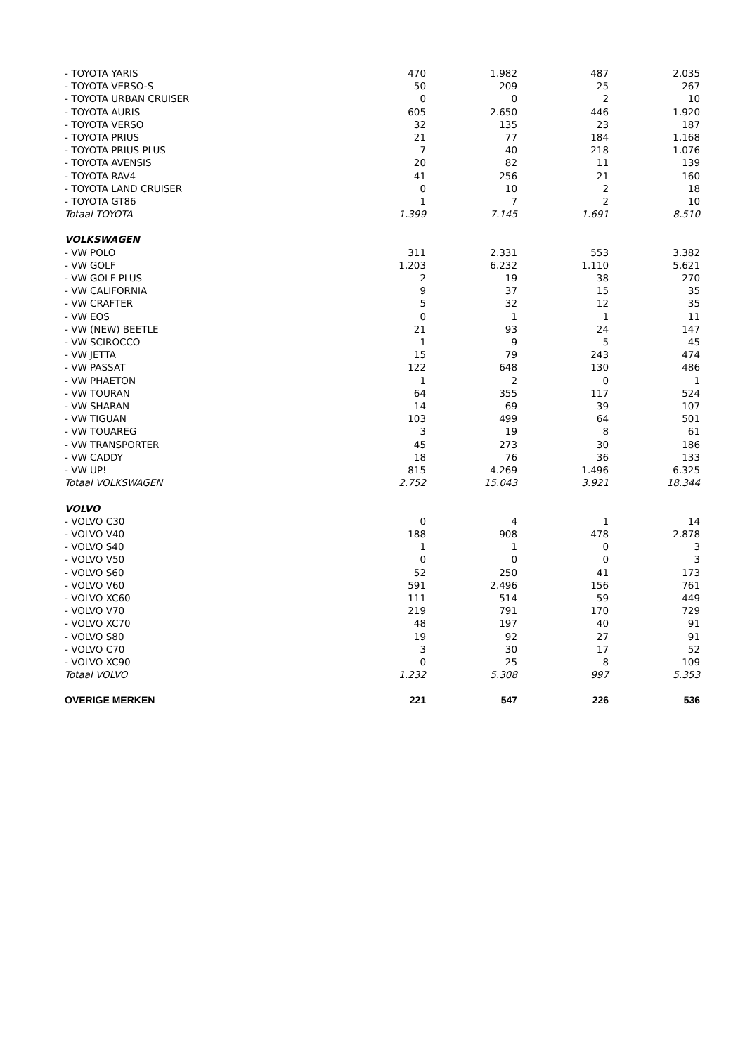| - TOYOTA YARIS | 470 | 1.982 | 487 | 2.035 |
| - TOYOTA VERSO-S | 50 | 209 | 25 | 267 |
| - TOYOTA URBAN CRUISER | 0 | 0 | 2 | 10 |
| - TOYOTA AURIS | 605 | 2.650 | 446 | 1.920 |
| - TOYOTA VERSO | 32 | 135 | 23 | 187 |
| - TOYOTA PRIUS | 21 | 77 | 184 | 1.168 |
| - TOYOTA PRIUS PLUS | 7 | 40 | 218 | 1.076 |
| - TOYOTA AVENSIS | 20 | 82 | 11 | 139 |
| - TOYOTA RAV4 | 41 | 256 | 21 | 160 |
| - TOYOTA LAND CRUISER | 0 | 10 | 2 | 18 |
| - TOYOTA GT86 | 1 | 7 | 2 | 10 |
| Totaal TOYOTA | 1.399 | 7.145 | 1.691 | 8.510 |
| VOLKSWAGEN | | | | |
| - VW POLO | 311 | 2.331 | 553 | 3.382 |
| - VW GOLF | 1.203 | 6.232 | 1.110 | 5.621 |
| - VW GOLF PLUS | 2 | 19 | 38 | 270 |
| - VW CALIFORNIA | 9 | 37 | 15 | 35 |
| - VW CRAFTER | 5 | 32 | 12 | 35 |
| - VW EOS | 0 | 1 | 1 | 11 |
| - VW (NEW) BEETLE | 21 | 93 | 24 | 147 |
| - VW SCIROCCO | 1 | 9 | 5 | 45 |
| - VW JETTA | 15 | 79 | 243 | 474 |
| - VW PASSAT | 122 | 648 | 130 | 486 |
| - VW PHAETON | 1 | 2 | 0 | 1 |
| - VW TOURAN | 64 | 355 | 117 | 524 |
| - VW SHARAN | 14 | 69 | 39 | 107 |
| - VW TIGUAN | 103 | 499 | 64 | 501 |
| - VW TOUAREG | 3 | 19 | 8 | 61 |
| - VW TRANSPORTER | 45 | 273 | 30 | 186 |
| - VW CADDY | 18 | 76 | 36 | 133 |
| - VW UP! | 815 | 4.269 | 1.496 | 6.325 |
| Totaal VOLKSWAGEN | 2.752 | 15.043 | 3.921 | 18.344 |
| VOLVO | | | | |
| - VOLVO C30 | 0 | 4 | 1 | 14 |
| - VOLVO V40 | 188 | 908 | 478 | 2.878 |
| - VOLVO S40 | 1 | 1 | 0 | 3 |
| - VOLVO V50 | 0 | 0 | 0 | 3 |
| - VOLVO S60 | 52 | 250 | 41 | 173 |
| - VOLVO V60 | 591 | 2.496 | 156 | 761 |
| - VOLVO XC60 | 111 | 514 | 59 | 449 |
| - VOLVO V70 | 219 | 791 | 170 | 729 |
| - VOLVO XC70 | 48 | 197 | 40 | 91 |
| - VOLVO S80 | 19 | 92 | 27 | 91 |
| - VOLVO C70 | 3 | 30 | 17 | 52 |
| - VOLVO XC90 | 0 | 25 | 8 | 109 |
| Totaal VOLVO | 1.232 | 5.308 | 997 | 5.353 |
| OVERIGE MERKEN | 221 | 547 | 226 | 536 |